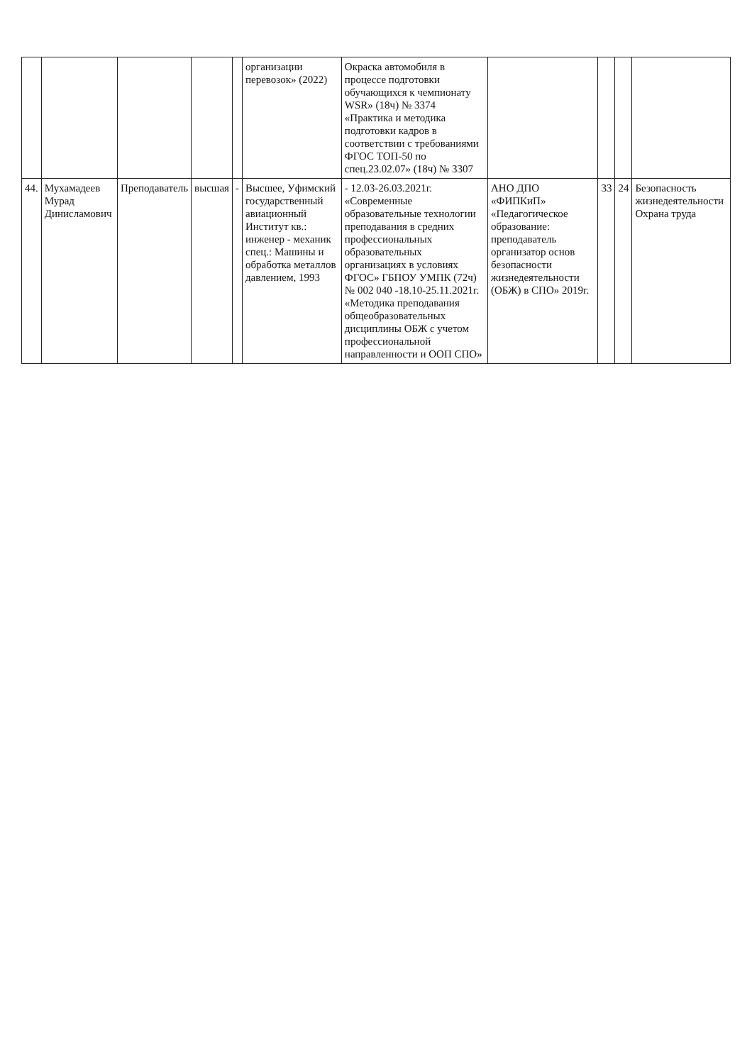| | | | | | организации перевозок» (2022) | Окраска автомобиля в процессе подготовки обучающихся к чемпионату WSR» (18ч) № 3374 «Практика и методика подготовки кадров в соответствии с требованиями ФГОС ТОП-50 по спец.23.02.07» (18ч) № 3307 | | | | |
| 44. | Мухамадеев Мурад Динисламович | Преподаватель | высшая | - | Высшее, Уфимский государственный авиационный Институт кв.: инженер - механик спец.: Машины и обработка металлов давлением, 1993 | - 12.03-26.03.2021г. «Современные образовательные технологии преподавания в средних профессиональных образовательных организациях в условиях ФГОС» ГБПОУ УМПК (72ч) № 002 040 -18.10-25.11.2021г. «Методика преподавания общеобразовательных дисциплины ОБЖ с учетом профессиональной направленности и ООП СПО» | АНО ДПО «ФИПКиП» «Педагогическое образование: преподаватель организатор основ безопасности жизнедеятельности (ОБЖ) в СПО» 2019г. | 33 | 24 | Безопасность жизнедеятельности Охрана труда |